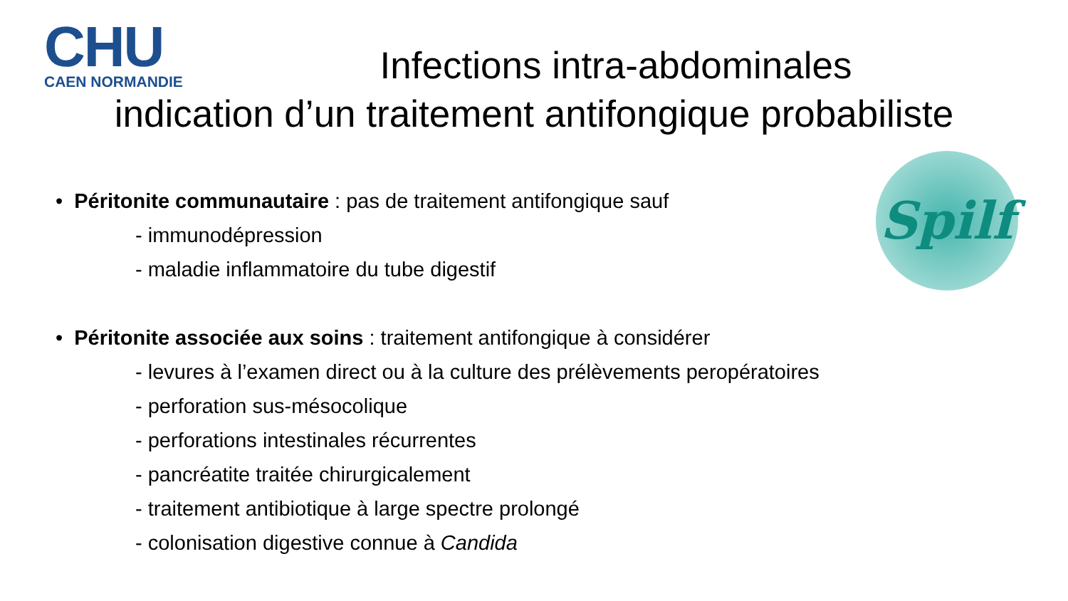CHU
CAEN NORMANDIE
Infections intra-abdominales
indication d’un traitement antifongique probabiliste
Spilf
• Péritonite communautaire : pas de traitement antifongique sauf
- immunodépression
- maladie inflammatoire du tube digestif
• Péritonite associée aux soins : traitement antifongique à considérer
- levures à l’examen direct ou à la culture des prélèvements peropératoires
- perforation sus-mésocolique
- perforations intestinales récurrentes
- pancréatite traitée chirurgicalement
- traitement antibiotique à large spectre prolongé
- colonisation digestive connue à Candida